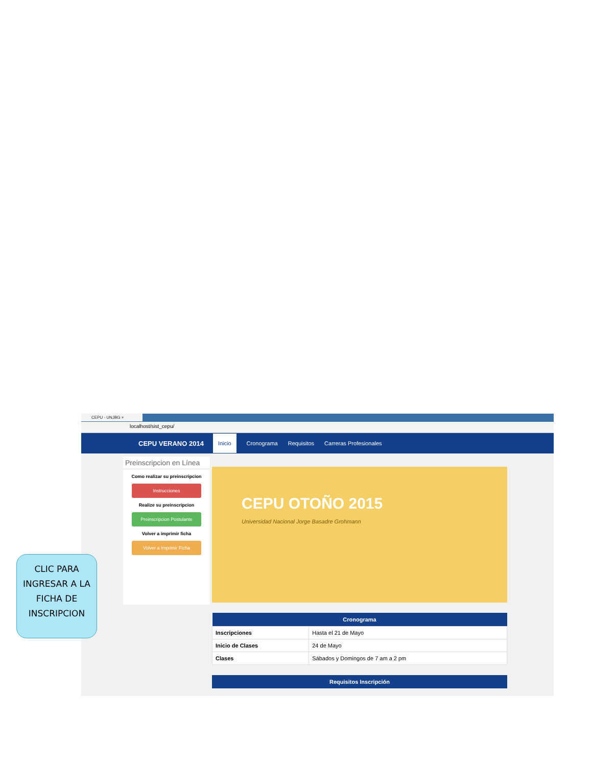CEPU - UNJBG ×
localhost/sist_cepu/
CEPU VERANO 2014 Inicio Cronograma Requisitos Carreras Profesionales
Preinscripcion en Línea
Como realizar su preinscripcion
Instrucciones
Realize su preinscripcion
Preinscripcion Postulante
Volver a imprimir ficha
Volver a Imprimir Ficha
CEPU OTOÑO 2015
Universidad Nacional Jorge Basadre Grohmann
| Cronograma | |
| --- | --- |
| Inscripciones | Hasta el 21 de Mayo |
| Inicio de Clases | 24 de Mayo |
| Clases | Sábados y Domingos de 7 am a 2 pm |
| Requisitos Inscripción |
| --- |
CLIC PARA INGRESAR A LA FICHA DE INSCRIPCION